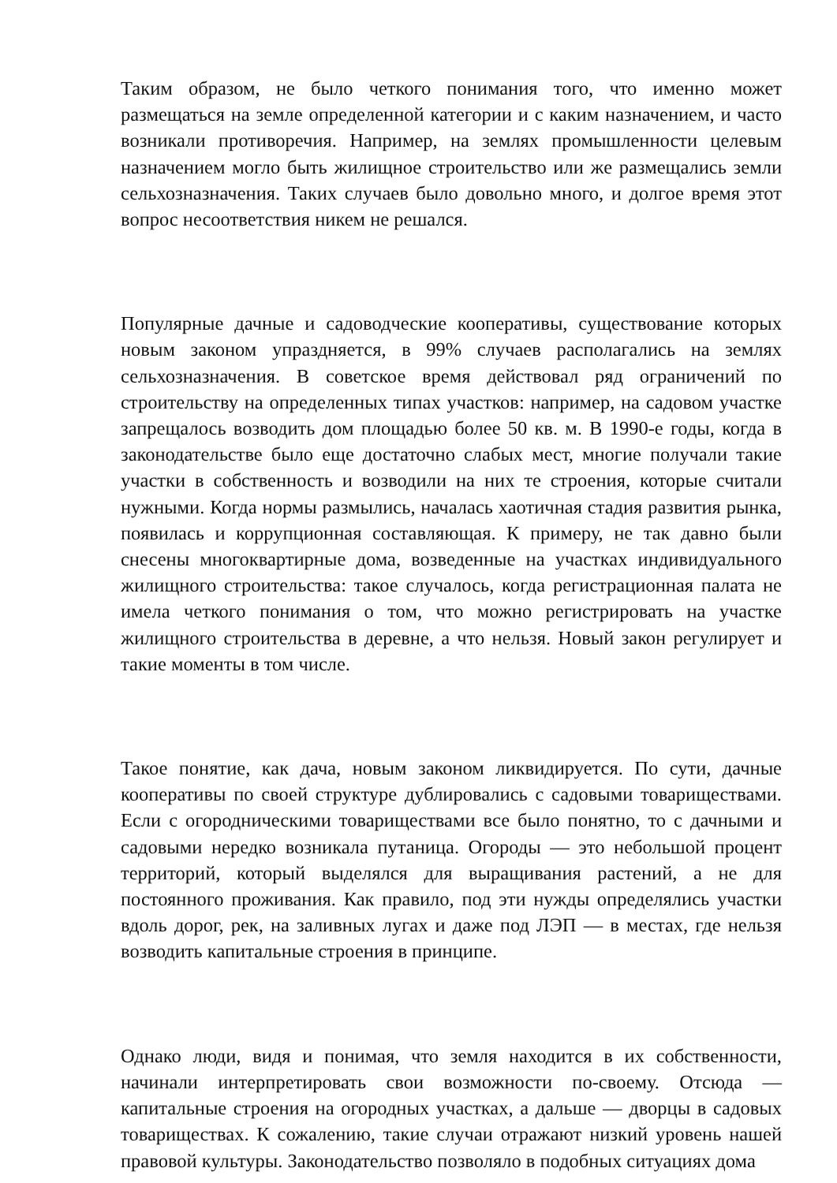Таким образом, не было четкого понимания того, что именно может размещаться на земле определенной категории и с каким назначением, и часто возникали противоречия. Например, на землях промышленности целевым назначением могло быть жилищное строительство или же размещались земли сельхозназначения. Таких случаев было довольно много, и долгое время этот вопрос несоответствия никем не решался.
Популярные дачные и садоводческие кооперативы, существование которых новым законом упраздняется, в 99% случаев располагались на землях сельхозназначения. В советское время действовал ряд ограничений по строительству на определенных типах участков: например, на садовом участке запрещалось возводить дом площадью более 50 кв. м. В 1990-е годы, когда в законодательстве было еще достаточно слабых мест, многие получали такие участки в собственность и возводили на них те строения, которые считали нужными. Когда нормы размылись, началась хаотичная стадия развития рынка, появилась и коррупционная составляющая. К примеру, не так давно были снесены многоквартирные дома, возведенные на участках индивидуального жилищного строительства: такое случалось, когда регистрационная палата не имела четкого понимания о том, что можно регистрировать на участке жилищного строительства в деревне, а что нельзя. Новый закон регулирует и такие моменты в том числе.
Такое понятие, как дача, новым законом ликвидируется. По сути, дачные кооперативы по своей структуре дублировались с садовыми товариществами. Если с огородническими товариществами все было понятно, то с дачными и садовыми нередко возникала путаница. Огороды — это небольшой процент территорий, который выделялся для выращивания растений, а не для постоянного проживания. Как правило, под эти нужды определялись участки вдоль дорог, рек, на заливных лугах и даже под ЛЭП — в местах, где нельзя возводить капитальные строения в принципе.
Однако люди, видя и понимая, что земля находится в их собственности, начинали интерпретировать свои возможности по-своему. Отсюда — капитальные строения на огородных участках, а дальше — дворцы в садовых товариществах. К сожалению, такие случаи отражают низкий уровень нашей правовой культуры. Законодательство позволяло в подобных ситуациях дома